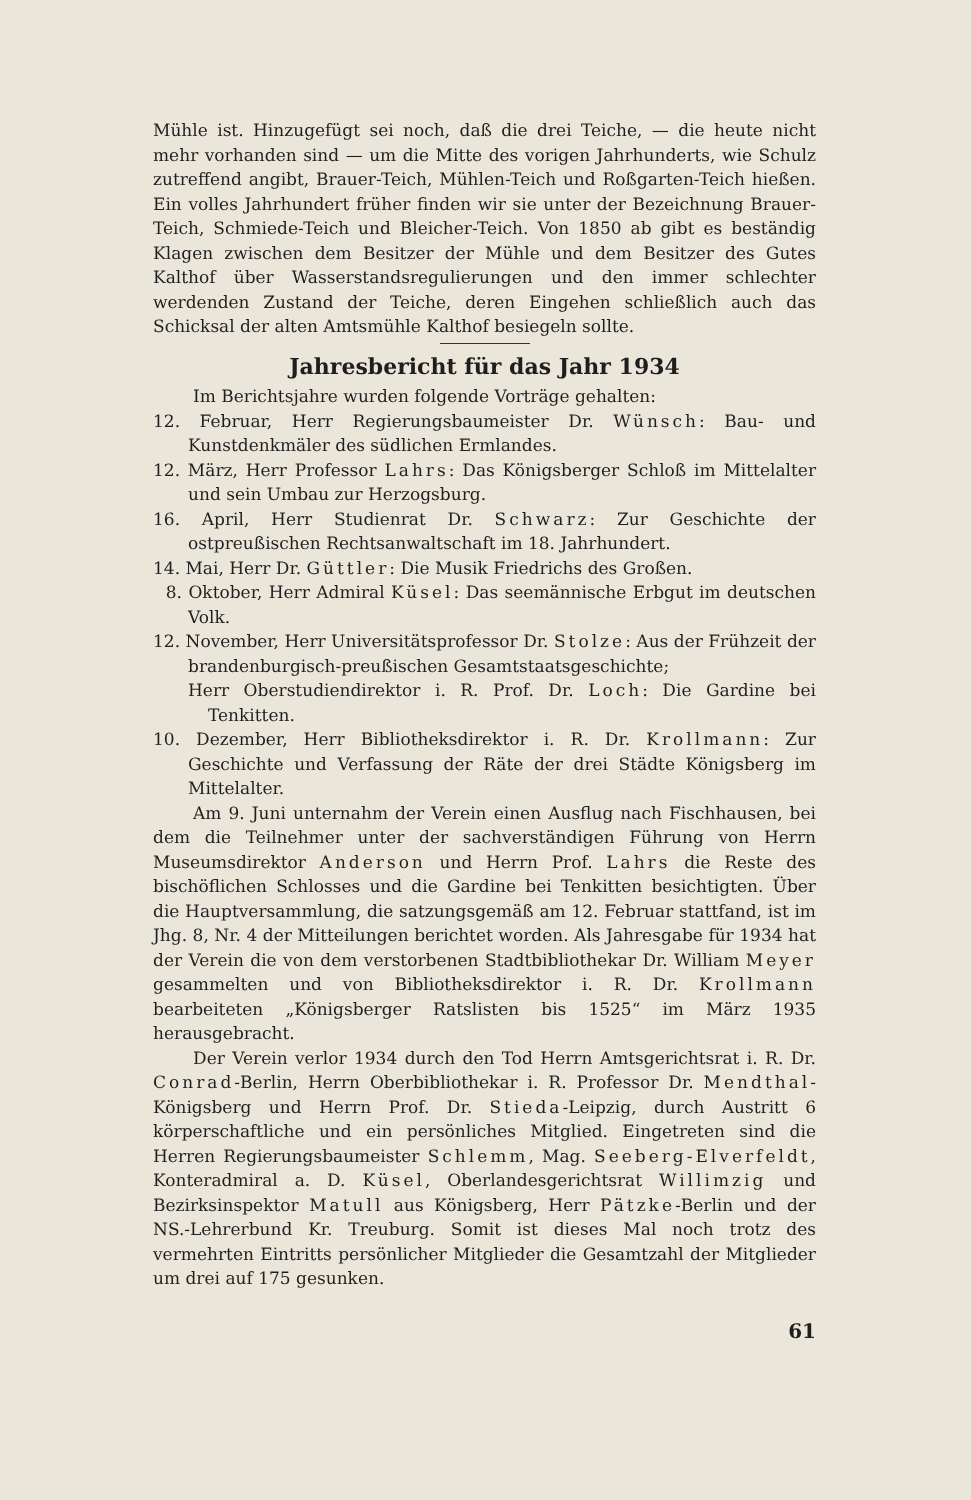Mühle ist. Hinzugefügt sei noch, daß die drei Teiche, — die heute nicht mehr vorhanden sind — um die Mitte des vorigen Jahrhunderts, wie Schulz zutreffend angibt, Brauer-Teich, Mühlen-Teich und Roßgarten-Teich hießen. Ein volles Jahrhundert früher finden wir sie unter der Bezeichnung Brauer-Teich, Schmiede-Teich und Bleicher-Teich. Von 1850 ab gibt es beständig Klagen zwischen dem Besitzer der Mühle und dem Besitzer des Gutes Kalthof über Wasserstandsregulierungen und den immer schlechter werdenden Zustand der Teiche, deren Eingehen schließlich auch das Schicksal der alten Amtsmühle Kalthof besiegeln sollte.
Jahresbericht für das Jahr 1934
Im Berichtsjahre wurden folgende Vorträge gehalten:
12. Februar, Herr Regierungsbaumeister Dr. Wünsch: Bau- und Kunstdenkmäler des südlichen Ermlandes.
12. März, Herr Professor Lahrs: Das Königsberger Schloß im Mittelalter und sein Umbau zur Herzogsburg.
16. April, Herr Studienrat Dr. Schwarz: Zur Geschichte der ostpreußischen Rechtsanwaltschaft im 18. Jahrhundert.
14. Mai, Herr Dr. Güttler: Die Musik Friedrichs des Großen.
8. Oktober, Herr Admiral Küsel: Das seemännische Erbgut im deutschen Volk.
12. November, Herr Universitätsprofessor Dr. Stolze: Aus der Frühzeit der brandenburgisch-preußischen Gesamtstaatsgeschichte;
Herr Oberstudiendirektor i. R. Prof. Dr. Loch: Die Gardine bei Tenkitten.
10. Dezember, Herr Bibliotheksdirektor i. R. Dr. Krollmann: Zur Geschichte und Verfassung der Räte der drei Städte Königsberg im Mittelalter.
Am 9. Juni unternahm der Verein einen Ausflug nach Fischhausen, bei dem die Teilnehmer unter der sachverständigen Führung von Herrn Museumsdirektor Anderson und Herrn Prof. Lahrs die Reste des bischöflichen Schlosses und die Gardine bei Tenkitten besichtigten. Über die Hauptversammlung, die satzungsgemäß am 12. Februar stattfand, ist im Jhg. 8, Nr. 4 der Mitteilungen berichtet worden. Als Jahresgabe für 1934 hat der Verein die von dem verstorbenen Stadtbibliothekar Dr. William Meyer gesammelten und von Bibliotheksdirektor i. R. Dr. Krollmann bearbeiteten „Königsberger Ratslisten bis 1525“ im März 1935 herausgebracht.
Der Verein verlor 1934 durch den Tod Herrn Amtsgerichtsrat i. R. Dr. Conrad-Berlin, Herrn Oberbibliothekar i. R. Professor Dr. Mendthal-Königsberg und Herrn Prof. Dr. Stieda-Leipzig, durch Austritt 6 körperschaftliche und ein persönliches Mitglied. Eingetreten sind die Herren Regierungsbaumeister Schlemm, Mag. Seeberg-Elverfeldt, Konteradmiral a. D. Küsel, Oberlandesgerichtsrat Willimzig und Bezirksinspektor Matull aus Königsberg, Herr Pätzke-Berlin und der NS.-Lehrerbund Kr. Treuburg. Somit ist dieses Mal noch trotz des vermehrten Eintritts persönlicher Mitglieder die Gesamtzahl der Mitglieder um drei auf 175 gesunken.
61